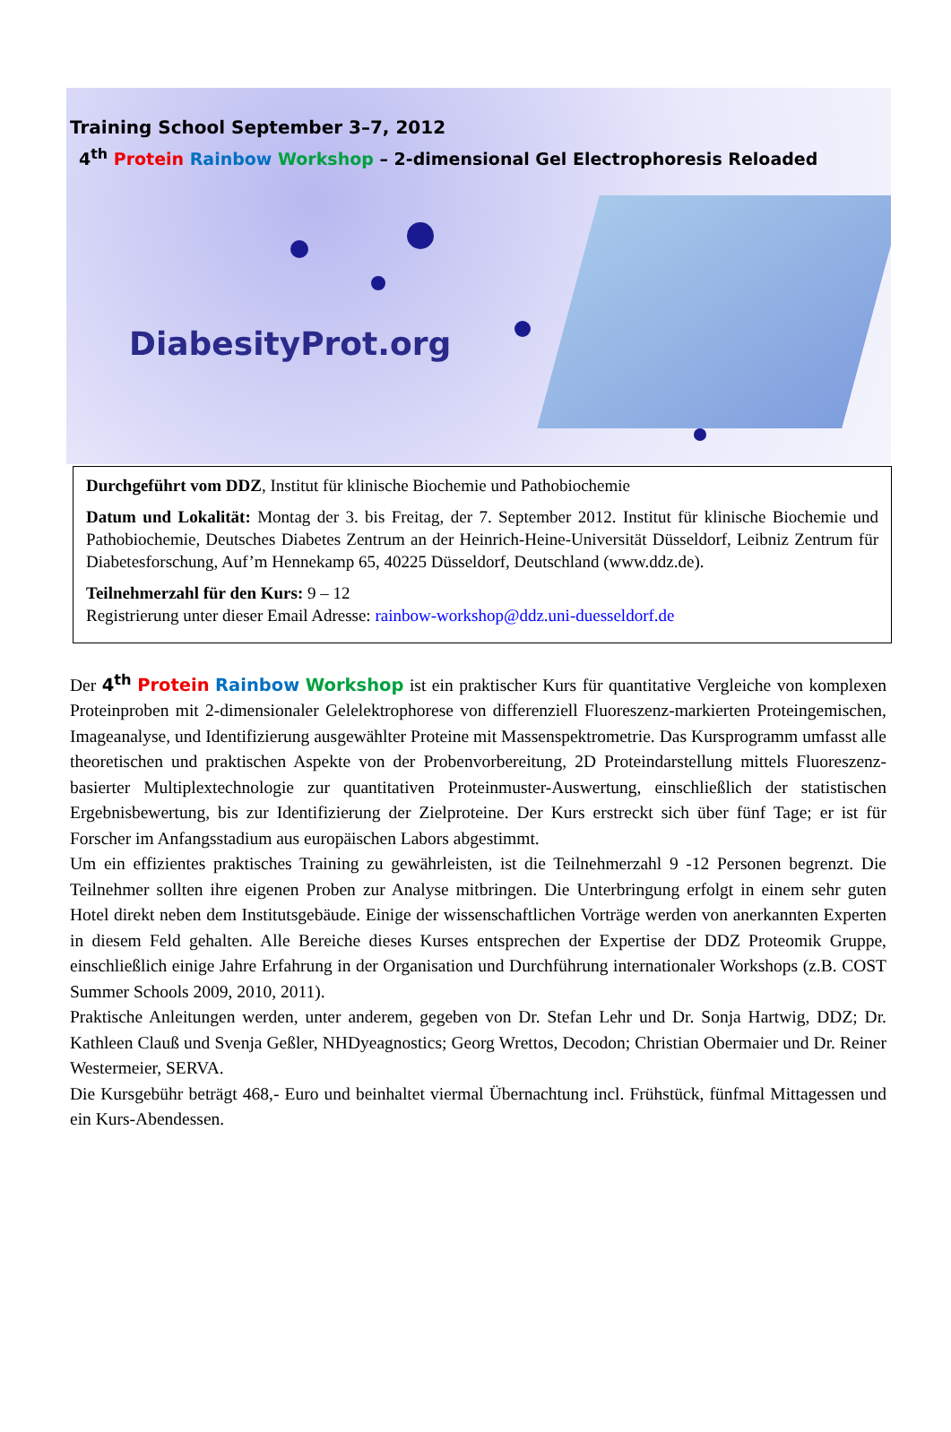Training School September 3–7, 2012
4<sup>th</sup> Protein Rainbow Workshop – 2-dimensional Gel Electrophoresis Reloaded
DiabesityProt.org
Durchgeführt vom DDZ, Institut für klinische Biochemie und Pathobiochemie
Datum und Lokalität: Montag der 3. bis Freitag, der 7. September 2012. Institut für klinische Biochemie und Pathobiochemie, Deutsches Diabetes Zentrum an der Heinrich-Heine-Universität Düsseldorf, Leibniz Zentrum für Diabetesforschung, Auf’m Hennekamp 65, 40225 Düsseldorf, Deutschland (www.ddz.de).
Teilnehmerzahl für den Kurs: 9 – 12
Registrierung unter dieser Email Adresse: rainbow-workshop@ddz.uni-duesseldorf.de
Der 4<sup>th</sup> Protein Rainbow Workshop ist ein praktischer Kurs für quantitative Vergleiche von komplexen Proteinproben mit 2-dimensionaler Gelelektrophorese von differenziell Fluoreszenz-markierten Proteingemischen, Imageanalyse, und Identifizierung ausgewählter Proteine mit Massenspektrometrie. Das Kursprogramm umfasst alle theoretischen und praktischen Aspekte von der Probenvorbereitung, 2D Proteindarstellung mittels Fluoreszenz-basierter Multiplextechnologie zur quantitativen Proteinmuster-Auswertung, einschließlich der statistischen Ergebnisbewertung, bis zur Identifizierung der Zielproteine. Der Kurs erstreckt sich über fünf Tage; er ist für Forscher im Anfangsstadium aus europäischen Labors abgestimmt.
Um ein effizientes praktisches Training zu gewährleisten, ist die Teilnehmerzahl 9 -12 Personen begrenzt. Die Teilnehmer sollten ihre eigenen Proben zur Analyse mitbringen. Die Unterbringung erfolgt in einem sehr guten Hotel direkt neben dem Institutsgebäude. Einige der wissenschaftlichen Vorträge werden von anerkannten Experten in diesem Feld gehalten. Alle Bereiche dieses Kurses entsprechen der Expertise der DDZ Proteomik Gruppe, einschließlich einige Jahre Erfahrung in der Organisation und Durchführung internationaler Workshops (z.B. COST Summer Schools 2009, 2010, 2011).
Praktische Anleitungen werden, unter anderem, gegeben von Dr. Stefan Lehr und Dr. Sonja Hartwig, DDZ; Dr. Kathleen Clauß und Svenja Geßler, NHDyeagnostics; Georg Wrettos, Decodon; Christian Obermaier und Dr. Reiner Westermeier, SERVA.
Die Kursgebühr beträgt 468,- Euro und beinhaltet viermal Übernachtung incl. Frühstück, fünfmal Mittagessen und ein Kurs-Abendessen.